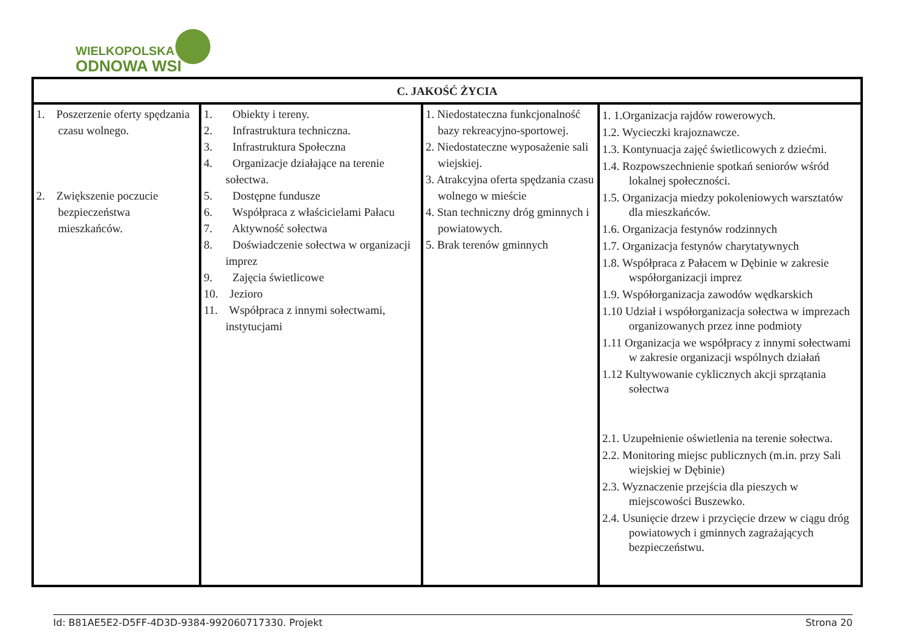WIELKOPOLSKA
ODNOWA WSI
| C. JAKOŚĆ ŻYCIA | | | |
| --- | --- | --- | --- |
| 1. Poszerzenie oferty spędzania czasu wolnego. 2. Zwiększenie poczucie bezpieczeństwa mieszkańców. | 1. Obiekty i tereny. 2. Infrastruktura techniczna. 3. Infrastruktura Społeczna 4. Organizacje działające na terenie sołectwa. 5. Dostępne fundusze 6. Współpraca z właścicielami Pałacu 7. Aktywność sołectwa 8. Doświadczenie sołectwa w organizacji imprez 9. Zajęcia świetlicowe 10. Jezioro 11. Współpraca z innymi sołectwami, instytucjami | 1. Niedostateczna funkcjonalność bazy rekreacyjno-sportowej. 2. Niedostateczne wyposażenie sali wiejskiej. 3. Atrakcyjna oferta spędzania czasu wolnego w mieście 4. Stan techniczny dróg gminnych i powiatowych. 5. Brak terenów gminnych | 1. 1.Organizacja rajdów rowerowych. 1.2. Wycieczki krajoznawcze. 1.3. Kontynuacja zajęć świetlicowych z dziećmi. 1.4. Rozpowszechnienie spotkań seniorów wśród lokalnej społeczności. 1.5. Organizacja miedzy pokoleniowych warsztatów dla mieszkańców. 1.6. Organizacja festynów rodzinnych 1.7. Organizacja festynów charytatywnych 1.8. Współpraca z Pałacem w Dębinie w zakresie współorganizacji imprez 1.9. Współorganizacja zawodów wędkarskich 1.10 Udział i współorganizacja sołectwa w imprezach organizowanych przez inne podmioty 1.11 Organizacja we współpracy z innymi sołectwami w zakresie organizacji wspólnych działań 1.12 Kultywowanie cyklicznych akcji sprzątania sołectwa 2.1. Uzupełnienie oświetlenia na terenie sołectwa. 2.2. Monitoring miejsc publicznych (m.in. przy Sali wiejskiej w Dębinie) 2.3. Wyznaczenie przejścia dla pieszych w miejscowości Buszewko. 2.4. Usunięcie drzew i przycięcie drzew w ciągu dróg powiatowych i gminnych zagrażających bezpieczeństwu. |
Id: B81AE5E2-D5FF-4D3D-9384-992060717330. Projekt Strona 20